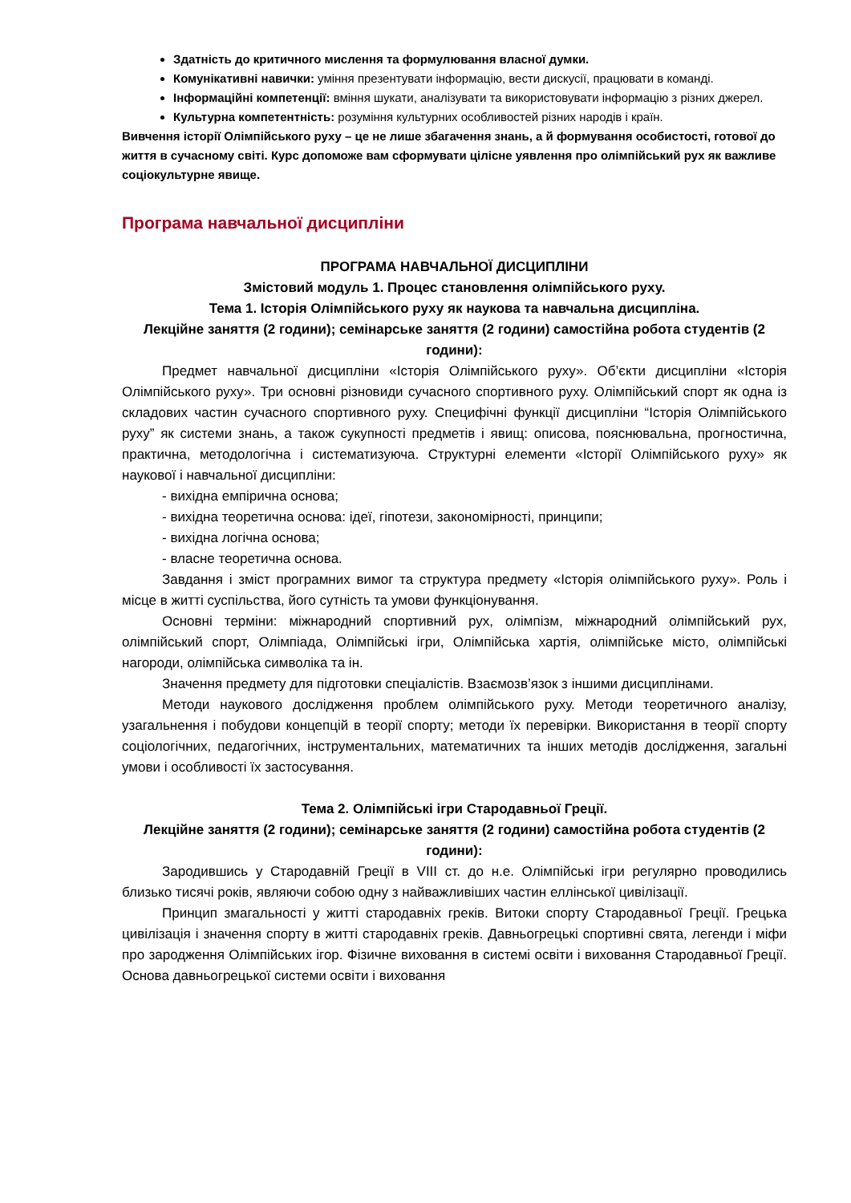Здатність до критичного мислення та формулювання власної думки.
Комунікативні навички: уміння презентувати інформацію, вести дискусії, працювати в команді.
Інформаційні компетенції: вміння шукати, аналізувати та використовувати інформацію з різних джерел.
Культурна компетентність: розуміння культурних особливостей різних народів і країн.
Вивчення історії Олімпійського руху – це не лише збагачення знань, а й формування особистості, готової до життя в сучасному світі. Курс допоможе вам сформувати цілісне уявлення про олімпійський рух як важливе соціокультурне явище.
Програма навчальної дисципліни
ПРОГРАМА НАВЧАЛЬНОЇ ДИСЦИПЛІНИ
Змістовий модуль 1. Процес становлення олімпійського руху.
Тема 1. Історія Олімпійського руху як наукова та навчальна дисципліна.
Лекційне заняття (2 години); семінарське заняття (2 години) самостійна робота студентів (2 години):
Предмет навчальної дисципліни «Історія Олімпійського руху». Об’єкти дисципліни «Історія Олімпійського руху». Три основні різновиди сучасного спортивного руху. Олімпійський спорт як одна із складових частин сучасного спортивного руху. Специфічні функції дисципліни “Історія Олімпійського руху” як системи знань, а також сукупності предметів і явищ: описова, пояснювальна, прогностична, практична, методологічна і систематизуюча. Структурні елементи «Історії Олімпійського руху» як наукової і навчальної дисципліни:
- вихідна емпірична основа;
- вихідна теоретична основа: ідеї, гіпотези, закономірності, принципи;
- вихідна логічна основа;
- власне теоретична основа.
Завдання і зміст програмних вимог та структура предмету «Історія олімпійського руху». Роль і місце в житті суспільства, його сутність та умови функціонування.
Основні терміни: міжнародний спортивний рух, олімпізм, міжнародний олімпійський рух, олімпійський спорт, Олімпіада, Олімпійські ігри, Олімпійська хартія, олімпійське місто, олімпійські нагороди, олімпійська символіка та ін.
Значення предмету для підготовки спеціалістів. Взаємозв’язок з іншими дисциплінами.
Методи наукового дослідження проблем олімпійського руху. Методи теоретичного аналізу, узагальнення і побудови концепцій в теорії спорту; методи їх перевірки. Використання в теорії спорту соціологічних, педагогічних, інструментальних, математичних та інших методів дослідження, загальні умови і особливості їх застосування.
Тема 2. Олімпійські ігри Стародавньої Греції.
Лекційне заняття (2 години); семінарське заняття (2 години) самостійна робота студентів (2 години):
Зародившись у Стародавній Греції в VIII ст. до н.е. Олімпійські ігри регулярно проводились близько тисячі років, являючи собою одну з найважливіших частин еллінської цивілізації.
Принцип змагальності у житті стародавніх греків. Витоки спорту Стародавньої Греції. Грецька цивілізація і значення спорту в житті стародавніх греків. Давньогрецькі спортивні свята, легенди і міфи про зародження Олімпійських ігор. Фізичне виховання в системі освіти і виховання Стародавньої Греції. Основа давньогрецької системи освіти і виховання